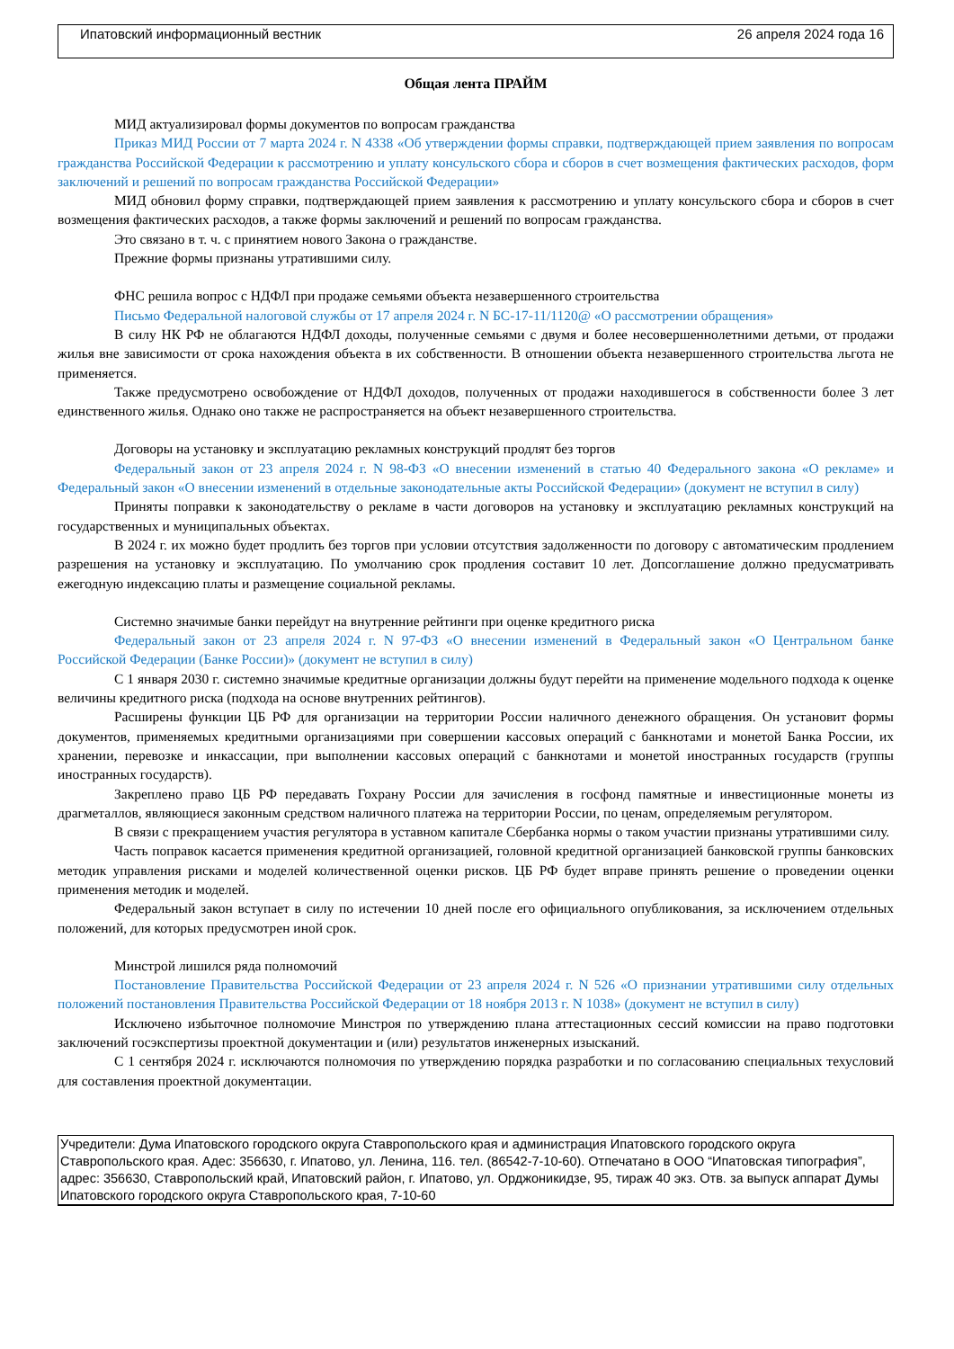Ипатовский информационный вестник 26 апреля 2024 года 16
Общая лента ПРАЙМ
МИД актуализировал формы документов по вопросам гражданства
Приказ МИД России от 7 марта 2024 г. N 4338 «Об утверждении формы справки, подтверждающей прием заявления по вопросам гражданства Российской Федерации к рассмотрению и уплату консульского сбора и сборов в счет возмещения фактических расходов, форм заключений и решений по вопросам гражданства Российской Федерации»
МИД обновил форму справки, подтверждающей прием заявления к рассмотрению и уплату консульского сбора и сборов в счет возмещения фактических расходов, а также формы заключений и решений по вопросам гражданства.
Это связано в т. ч. с принятием нового Закона о гражданстве.
Прежние формы признаны утратившими силу.
ФНС решила вопрос с НДФЛ при продаже семьями объекта незавершенного строительства
Письмо Федеральной налоговой службы от 17 апреля 2024 г. N БС-17-11/1120@ «О рассмотрении обращения»
В силу НК РФ не облагаются НДФЛ доходы, полученные семьями с двумя и более несовершеннолетними детьми, от продажи жилья вне зависимости от срока нахождения объекта в их собственности. В отношении объекта незавершенного строительства льгота не применяется.
Также предусмотрено освобождение от НДФЛ доходов, полученных от продажи находившегося в собственности более 3 лет единственного жилья. Однако оно также не распространяется на объект незавершенного строительства.
Договоры на установку и эксплуатацию рекламных конструкций продлят без торгов
Федеральный закон от 23 апреля 2024 г. N 98-ФЗ «О внесении изменений в статью 40 Федерального закона «О рекламе» и Федеральный закон «О внесении изменений в отдельные законодательные акты Российской Федерации» (документ не вступил в силу)
Приняты поправки к законодательству о рекламе в части договоров на установку и эксплуатацию рекламных конструкций на государственных и муниципальных объектах.
В 2024 г. их можно будет продлить без торгов при условии отсутствия задолженности по договору с автоматическим продлением разрешения на установку и эксплуатацию. По умолчанию срок продления составит 10 лет. Допсоглашение должно предусматривать ежегодную индексацию платы и размещение социальной рекламы.
Системно значимые банки перейдут на внутренние рейтинги при оценке кредитного риска
Федеральный закон от 23 апреля 2024 г. N 97-ФЗ «О внесении изменений в Федеральный закон «О Центральном банке Российской Федерации (Банке России)» (документ не вступил в силу)
С 1 января 2030 г. системно значимые кредитные организации должны будут перейти на применение модельного подхода к оценке величины кредитного риска (подхода на основе внутренних рейтингов).
Расширены функции ЦБ РФ для организации на территории России наличного денежного обращения. Он установит формы документов, применяемых кредитными организациями при совершении кассовых операций с банкнотами и монетой Банка России, их хранении, перевозке и инкассации, при выполнении кассовых операций с банкнотами и монетой иностранных государств (группы иностранных государств).
Закреплено право ЦБ РФ передавать Гохрану России для зачисления в госфонд памятные и инвестиционные монеты из драгметаллов, являющиеся законным средством наличного платежа на территории России, по ценам, определяемым регулятором.
В связи с прекращением участия регулятора в уставном капитале Сбербанка нормы о таком участии признаны утратившими силу.
Часть поправок касается применения кредитной организацией, головной кредитной организацией банковской группы банковских методик управления рисками и моделей количественной оценки рисков. ЦБ РФ будет вправе принять решение о проведении оценки применения методик и моделей.
Федеральный закон вступает в силу по истечении 10 дней после его официального опубликования, за исключением отдельных положений, для которых предусмотрен иной срок.
Минстрой лишился ряда полномочий
Постановление Правительства Российской Федерации от 23 апреля 2024 г. N 526 «О признании утратившими силу отдельных положений постановления Правительства Российской Федерации от 18 ноября 2013 г. N 1038» (документ не вступил в силу)
Исключено избыточное полномочие Минстроя по утверждению плана аттестационных сессий комиссии на право подготовки заключений госэкспертизы проектной документации и (или) результатов инженерных изысканий.
С 1 сентября 2024 г. исключаются полномочия по утверждению порядка разработки и по согласованию специальных техусловий для составления проектной документации.
Учредители: Дума Ипатовского городского округа Ставропольского края и администрация Ипатовского городского округа Ставропольского края. Адес: 356630, г. Ипатово, ул. Ленина, 116. тел. (86542-7-10-60). Отпечатано в ООО “Ипатовская типография”, адрес: 356630, Ставропольский край, Ипатовский район, г. Ипатово, ул. Орджоникидзе, 95, тираж 40 экз. Отв. за выпуск аппарат Думы Ипатовского городского округа Ставропольского края, 7-10-60